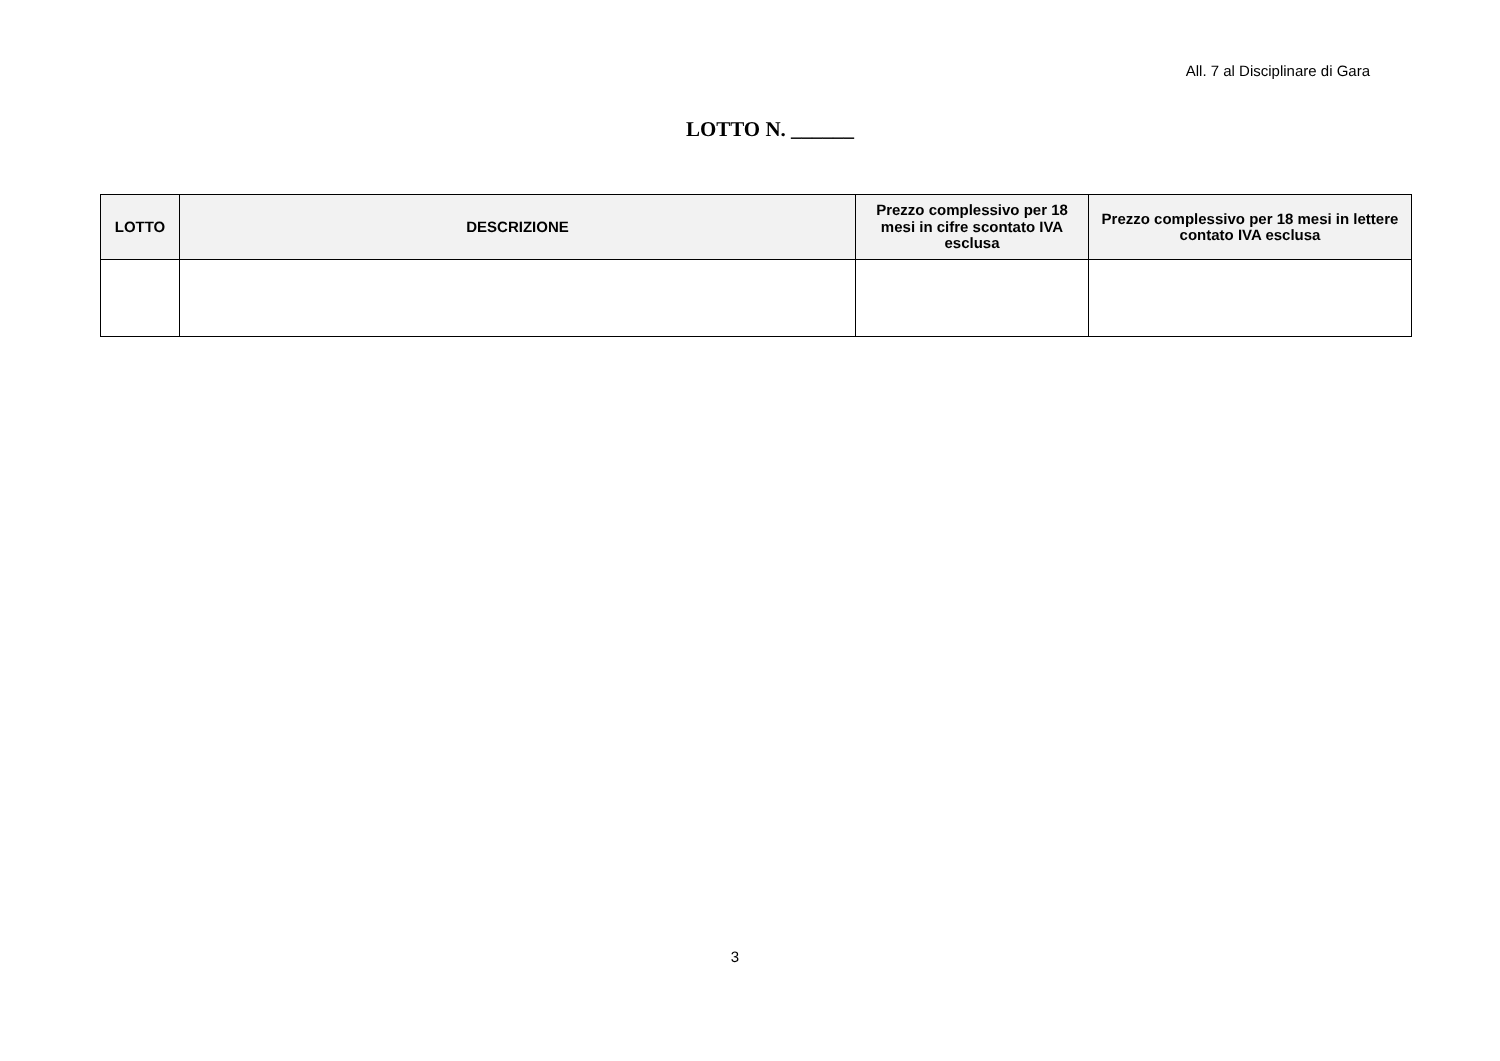All. 7 al Disciplinare di Gara
LOTTO N. ______
| LOTTO | DESCRIZIONE | Prezzo complessivo per 18 mesi in cifre scontato IVA esclusa | Prezzo complessivo per 18 mesi in lettere contato IVA esclusa |
| --- | --- | --- | --- |
3